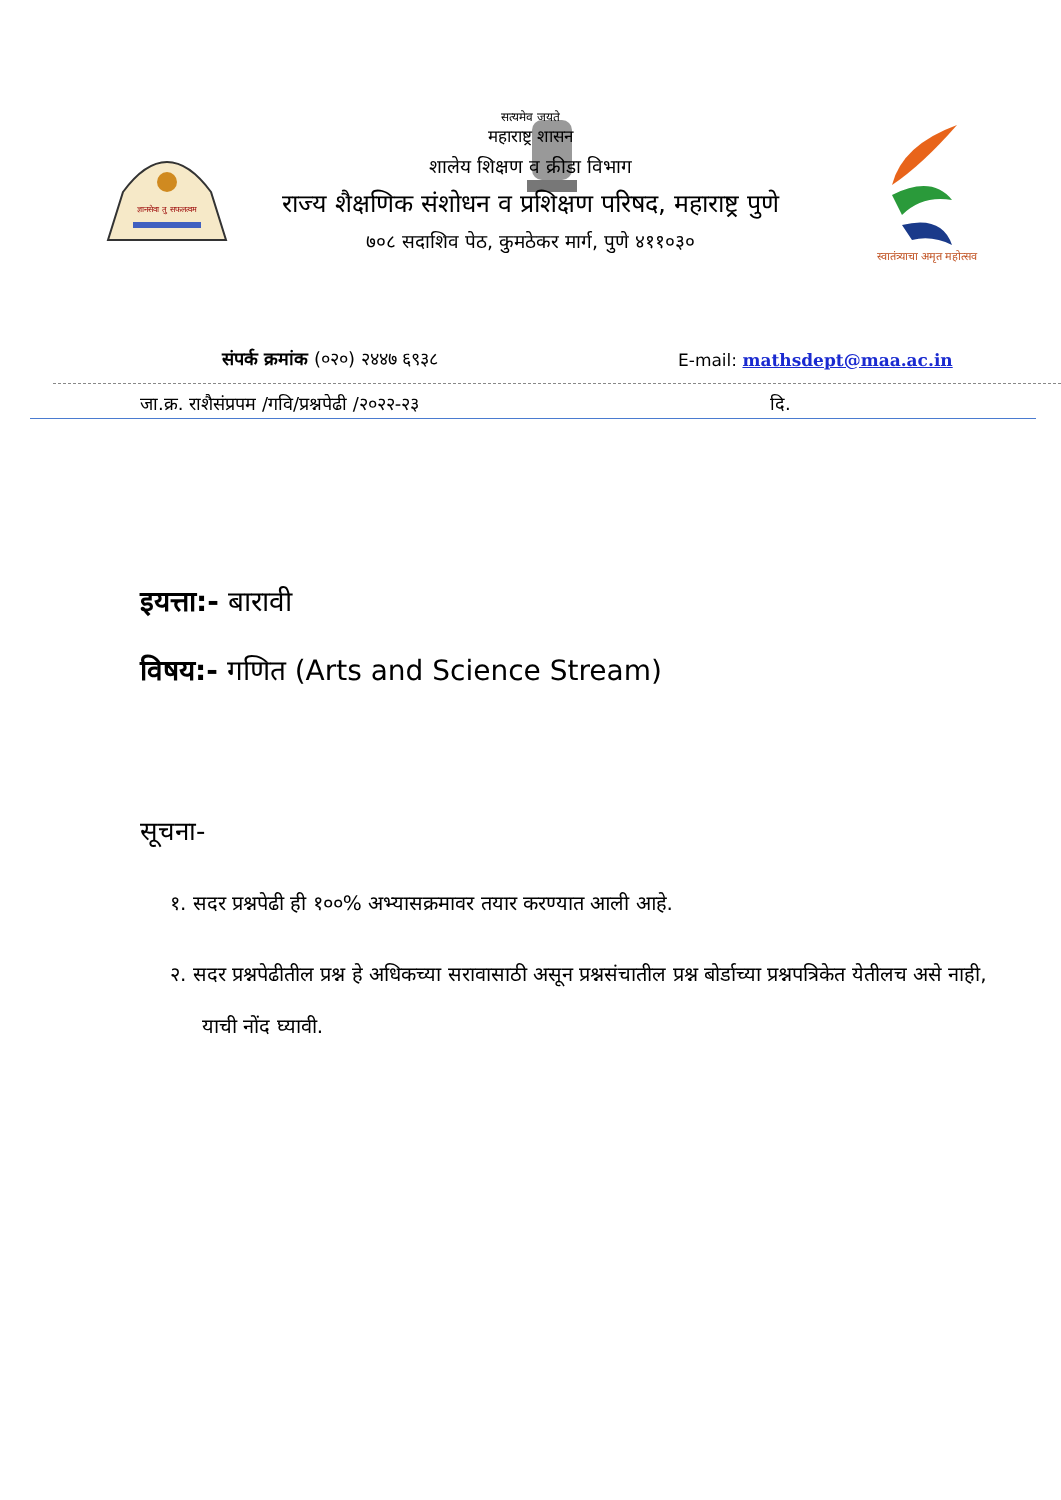ज्ञानसेवा तु सफलत्वम
स्वातंत्र्याचा अमृत महोत्सव
सत्यमेव जयते
महाराष्ट्र शासन
शालेय शिक्षण व क्रीडा विभाग
राज्य शैक्षणिक संशोधन व प्रशिक्षण परिषद, महाराष्ट्र पुणे
७०८ सदाशिव पेठ, कुमठेकर मार्ग, पुणे ४११०३०
संपर्क क्रमांक (०२०) २४४७ ६९३८ E-mail: mathsdept@maa.ac.in
जा.क्र. राशैसंप्रपम /गवि/प्रश्नपेढी /२०२२-२३
दि.
इयत्ता:- बारावी
विषय:- गणित (Arts and Science Stream)
सूचना-
१. सदर प्रश्नपेढी ही १००% अभ्यासक्रमावर तयार करण्यात आली आहे.
२. सदर प्रश्नपेढीतील प्रश्न हे अधिकच्या सरावासाठी असून प्रश्नसंचातील प्रश्न बोर्डाच्या प्रश्नपत्रिकेत येतीलच असे नाही, याची नोंद घ्यावी.